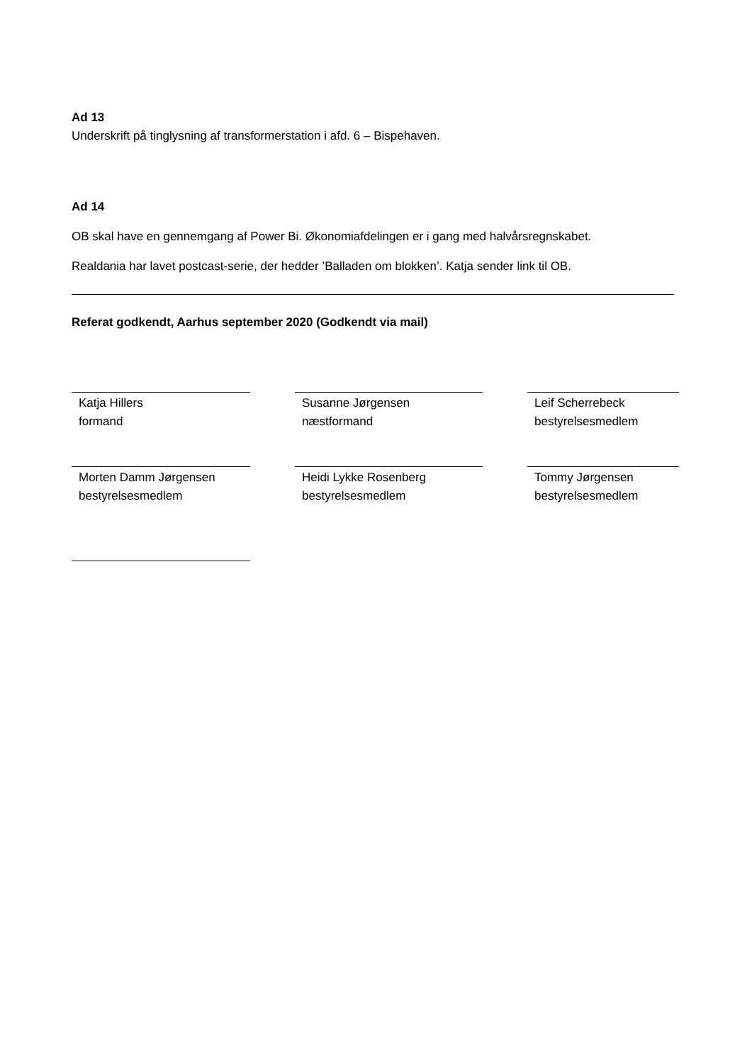Ad 13
Underskrift på tinglysning af transformerstation i afd. 6 – Bispehaven.
Ad 14
OB skal have en gennemgang af Power Bi. Økonomiafdelingen er i gang med halvårsregnskabet.
Realdania har lavet postcast-serie, der hedder ’Balladen om blokken’. Katja sender link til OB.
Referat godkendt, Aarhus september 2020 (Godkendt via mail)
Katja Hillers
formand
Susanne Jørgensen
næstformand
Leif Scherrebeck
bestyrelsesmedlem
Morten Damm Jørgensen
bestyrelsesmedlem
Heidi Lykke Rosenberg
bestyrelsesmedlem
Tommy Jørgensen
bestyrelsesmedlem